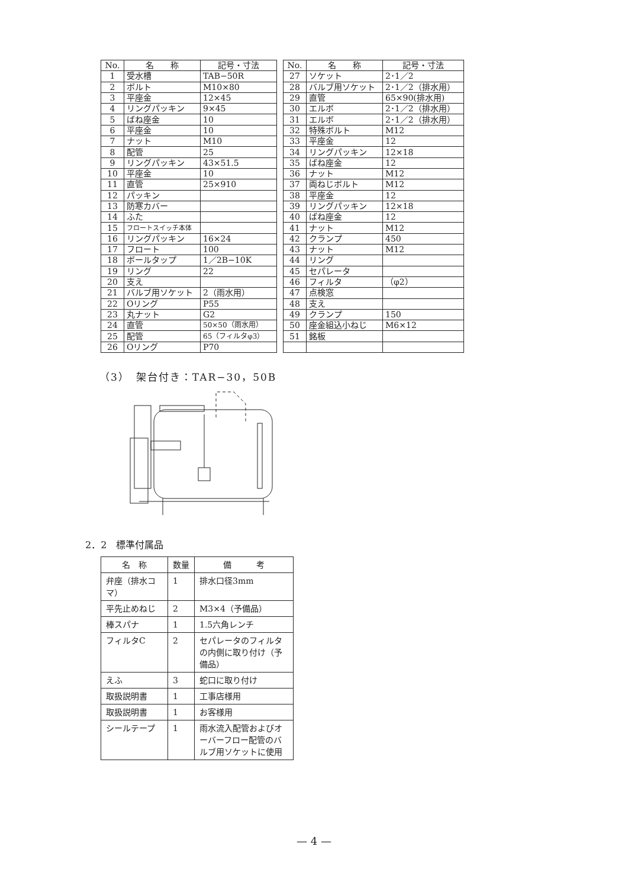| No. | 名 称 | 記号・寸法 |
| --- | --- | --- |
| 1 | 受水槽 | TAB−50R |
| 2 | ボルト | M10×80 |
| 3 | 平座金 | 12×45 |
| 4 | リングパッキン | 9×45 |
| 5 | ばね座金 | 10 |
| 6 | 平座金 | 10 |
| 7 | ナット | M10 |
| 8 | 配管 | 25 |
| 9 | リングパッキン | 43×51.5 |
| 10 | 平座金 | 10 |
| 11 | 直管 | 25×910 |
| 12 | パッキン | |
| 13 | 防寒カバー | |
| 14 | ふた | |
| 15 | フロートスイッチ本体 | |
| 16 | リングパッキン | 16×24 |
| 17 | フロート | 100 |
| 18 | ボールタップ | 1／2B−10K |
| 19 | リング | 22 |
| 20 | 支え | |
| 21 | バルブ用ソケット | 2（雨水用） |
| 22 | Oリング | P55 |
| 23 | 丸ナット | G2 |
| 24 | 直管 | 50×50（雨水用） |
| 25 | 配管 | 65（フィルタφ3） |
| 26 | Oリング | P70 |
| No. | 名 称 | 記号・寸法 |
| --- | --- | --- |
| 27 | ソケット | 2･1／2 |
| 28 | バルブ用ソケット | 2･1／2（排水用） |
| 29 | 直管 | 65×90(排水用) |
| 30 | エルボ | 2･1／2（排水用） |
| 31 | エルボ | 2･1／2（排水用） |
| 32 | 特殊ボルト | M12 |
| 33 | 平座金 | 12 |
| 34 | リングパッキン | 12×18 |
| 35 | ばね座金 | 12 |
| 36 | ナット | M12 |
| 37 | 両ねじボルト | M12 |
| 38 | 平座金 | 12 |
| 39 | リングパッキン | 12×18 |
| 40 | ばね座金 | 12 |
| 41 | ナット | M12 |
| 42 | クランプ | 450 |
| 43 | ナット | M12 |
| 44 | リング | |
| 45 | セパレータ | |
| 46 | フィルタ | （φ2） |
| 47 | 点検窓 | |
| 48 | 支え | |
| 49 | クランプ | 150 |
| 50 | 座金組込小ねじ | M6×12 |
| 51 | 銘板 | |
（3）　架台付き：TAR−30，50B
2．2　標準付属品
| 名 称 | 数量 | 備 考 |
| --- | --- | --- |
| 弁座（排水コマ） | 1 | 排水口径3mm |
| 平先止めねじ | 2 | M3×4（予備品） |
| 棒スパナ | 1 | 1.5六角レンチ |
| フィルタC | 2 | セパレータのフィルタの内側に取り付け（予備品） |
| えふ | 3 | 蛇口に取り付け |
| 取扱説明書 | 1 | 工事店様用 |
| 取扱説明書 | 1 | お客様用 |
| シールテープ | 1 | 雨水流入配管およびオーバーフロー配管のバルブ用ソケットに使用 |
— 4 —